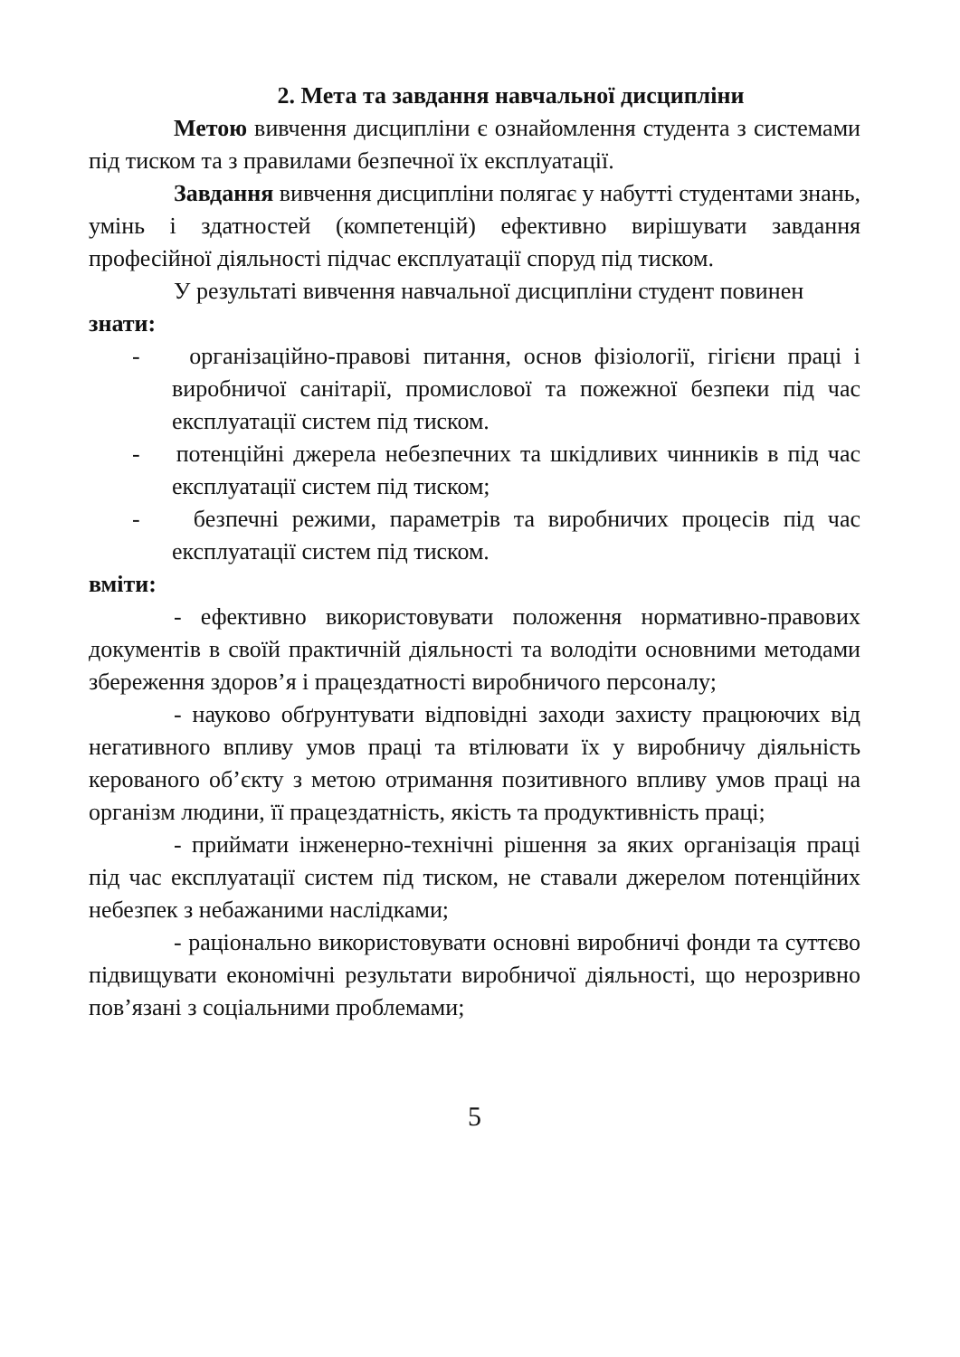2. Мета та завдання навчальної дисципліни
Метою вивчення дисципліни є ознайомлення студента з системами під тиском та з правилами безпечної їх експлуатації.
Завдання вивчення дисципліни полягає у набутті студентами знань, умінь і здатностей (компетенцій) ефективно вирішувати завдання професійної діяльності підчас експлуатації споруд під тиском.
У результаті вивчення навчальної дисципліни студент повинен
знати:
- організаційно-правові питання, основ фізіології, гігієни праці і виробничої санітарії, промислової та пожежної безпеки під час експлуатації систем під тиском.
- потенційні джерела небезпечних та шкідливих чинників в під час експлуатації систем під тиском;
- безпечні режими, параметрів та виробничих процесів під час експлуатації систем під тиском.
вміти:
- ефективно використовувати положення нормативно-правових документів в своїй практичній діяльності та володіти основними методами збереження здоров’я і працездатності виробничого персоналу;
- науково обґрунтувати відповідні заходи захисту працюючих від негативного впливу умов праці та втілювати їх у виробничу діяльність керованого об’єкту з метою отримання позитивного впливу умов праці на організм людини, її працездатність, якість та продуктивність праці;
- приймати інженерно-технічні рішення за яких організація праці під час експлуатації систем під тиском, не ставали джерелом потенційних небезпек з небажаними наслідками;
- раціонально використовувати основні виробничі фонди та суттєво підвищувати економічні результати виробничої діяльності, що нерозривно пов’язані з соціальними проблемами;
5